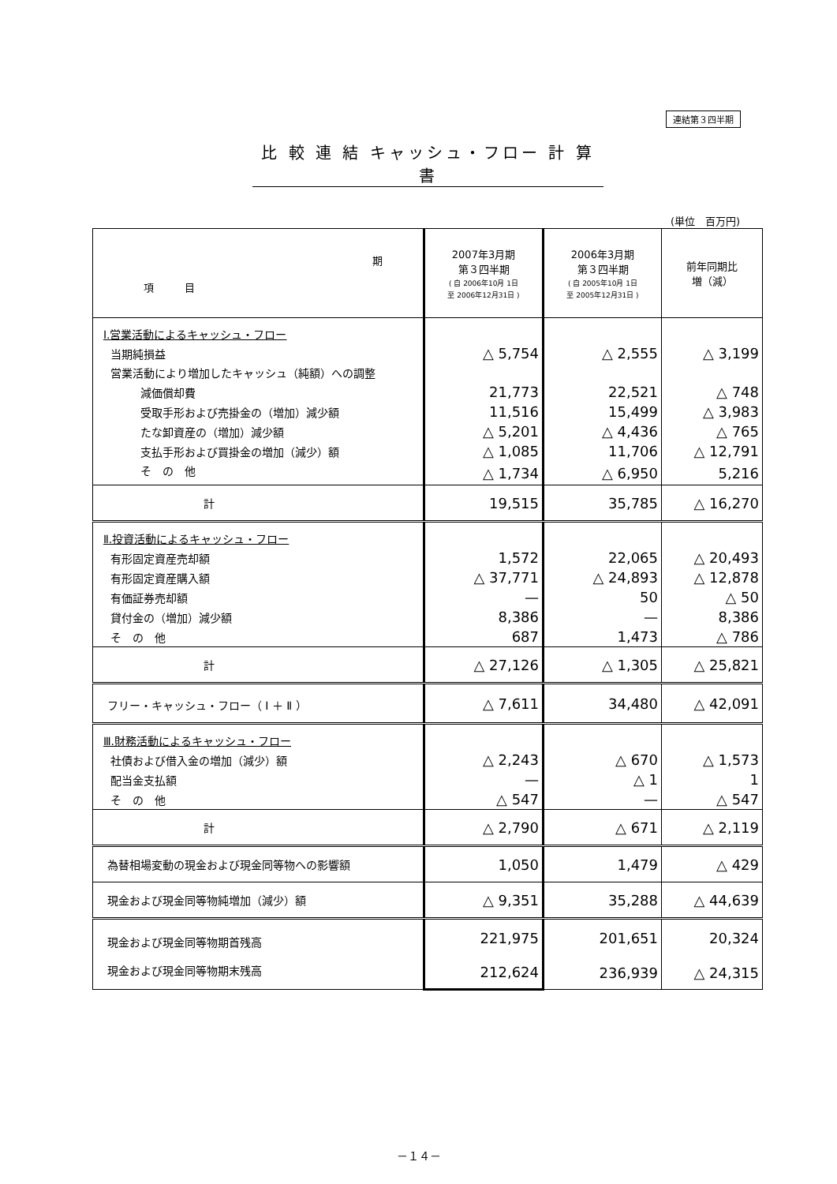連結第３四半期
比 較 連 結 キャッシュ・フロー 計 算 書
(単位　百万円)
| 期 項 目 | 2007年3月期 第３四半期 ( 自 2006年10月 1日 至 2006年12月31日 ) | 2006年3月期 第３四半期 ( 自 2005年10月 1日 至 2005年12月31日 ) | 前年同期比 増（減） |
| --- | --- | --- | --- |
| Ⅰ.営業活動によるキャッシュ・フロー | | | |
| 当期純損益 | △ 5,754 | △ 2,555 | △ 3,199 |
| 営業活動により増加したキャッシュ（純額）への調整 | | | |
| 減価償却費 | 21,773 | 22,521 | △ 748 |
| 受取手形および売掛金の（増加）減少額 | 11,516 | 15,499 | △ 3,983 |
| たな卸資産の（増加）減少額 | △ 5,201 | △ 4,436 | △ 765 |
| 支払手形および買掛金の増加（減少）額 | △ 1,085 | 11,706 | △ 12,791 |
| そ の 他 | △ 1,734 | △ 6,950 | 5,216 |
| 計 | 19,515 | 35,785 | △ 16,270 |
| Ⅱ.投資活動によるキャッシュ・フロー | | | |
| 有形固定資産売却額 | 1,572 | 22,065 | △ 20,493 |
| 有形固定資産購入額 | △ 37,771 | △ 24,893 | △ 12,878 |
| 有価証券売却額 | — | 50 | △ 50 |
| 貸付金の（増加）減少額 | 8,386 | — | 8,386 |
| そ の 他 | 687 | 1,473 | △ 786 |
| 計 | △ 27,126 | △ 1,305 | △ 25,821 |
| フリー・キャッシュ・フロー（ Ⅰ ＋ Ⅱ ） | △ 7,611 | 34,480 | △ 42,091 |
| Ⅲ.財務活動によるキャッシュ・フロー | | | |
| 社債および借入金の増加（減少）額 | △ 2,243 | △ 670 | △ 1,573 |
| 配当金支払額 | — | △ 1 | 1 |
| そ の 他 | △ 547 | — | △ 547 |
| 計 | △ 2,790 | △ 671 | △ 2,119 |
| 為替相場変動の現金および現金同等物への影響額 | 1,050 | 1,479 | △ 429 |
| 現金および現金同等物純増加（減少）額 | △ 9,351 | 35,288 | △ 44,639 |
| 現金および現金同等物期首残高 | 221,975 | 201,651 | 20,324 |
| 現金および現金同等物期末残高 | 212,624 | 236,939 | △ 24,315 |
－１４－